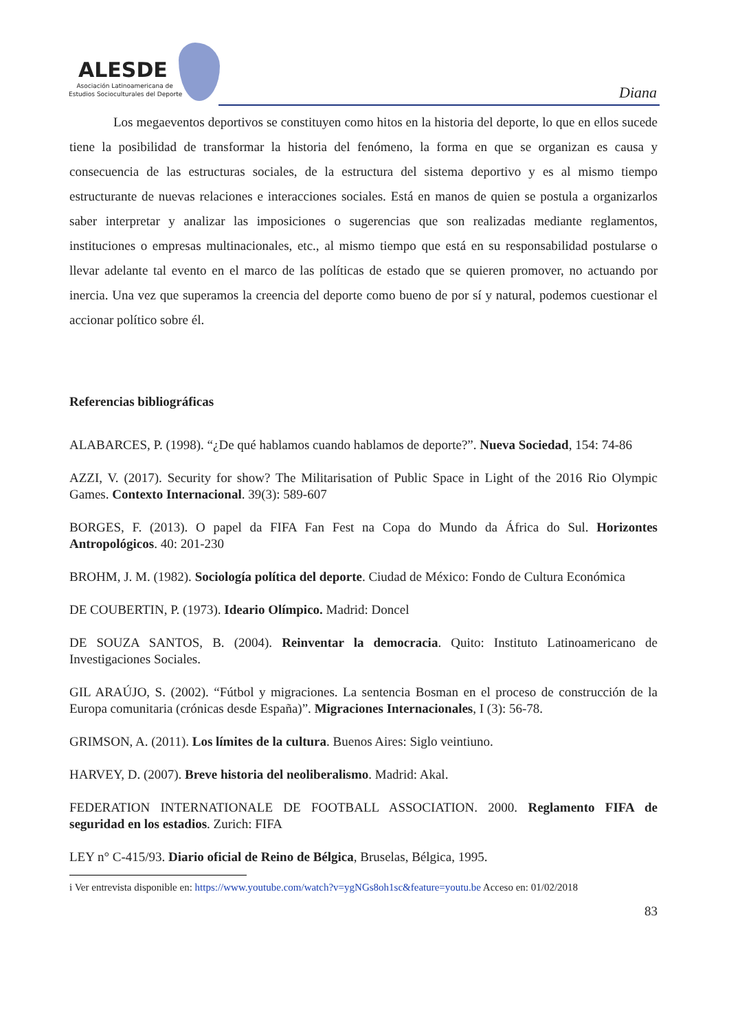ALESDE
Asociación Latinoamericana de
Estudios Socioculturales del Deporte
Diana
Los megaeventos deportivos se constituyen como hitos en la historia del deporte, lo que en ellos sucede tiene la posibilidad de transformar la historia del fenómeno, la forma en que se organizan es causa y consecuencia de las estructuras sociales, de la estructura del sistema deportivo y es al mismo tiempo estructurante de nuevas relaciones e interacciones sociales. Está en manos de quien se postula a organizarlos saber interpretar y analizar las imposiciones o sugerencias que son realizadas mediante reglamentos, instituciones o empresas multinacionales, etc., al mismo tiempo que está en su responsabilidad postularse o llevar adelante tal evento en el marco de las políticas de estado que se quieren promover, no actuando por inercia. Una vez que superamos la creencia del deporte como bueno de por sí y natural, podemos cuestionar el accionar político sobre él.
Referencias bibliográficas
ALABARCES, P. (1998). “¿De qué hablamos cuando hablamos de deporte?”. Nueva Sociedad, 154: 74-86
AZZI, V. (2017). Security for show? The Militarisation of Public Space in Light of the 2016 Rio Olympic Games. Contexto Internacional. 39(3): 589-607
BORGES, F. (2013). O papel da FIFA Fan Fest na Copa do Mundo da África do Sul. Horizontes Antropológicos. 40: 201-230
BROHM, J. M. (1982). Sociología política del deporte. Ciudad de México: Fondo de Cultura Económica
DE COUBERTIN, P. (1973). Ideario Olímpico. Madrid: Doncel
DE SOUZA SANTOS, B. (2004). Reinventar la democracia. Quito: Instituto Latinoamericano de Investigaciones Sociales.
GIL ARAÚJO, S. (2002). “Fútbol y migraciones. La sentencia Bosman en el proceso de construcción de la Europa comunitaria (crónicas desde España)”. Migraciones Internacionales, I (3): 56-78.
GRIMSON, A. (2011). Los límites de la cultura. Buenos Aires: Siglo veintiuno.
HARVEY, D. (2007). Breve historia del neoliberalismo. Madrid: Akal.
FEDERATION INTERNATIONALE DE FOOTBALL ASSOCIATION. 2000. Reglamento FIFA de seguridad en los estadios. Zurich: FIFA
LEY n° C-415/93. Diario oficial de Reino de Bélgica, Bruselas, Bélgica, 1995.
i Ver entrevista disponible en: https://www.youtube.com/watch?v=ygNGs8oh1sc&feature=youtu.be Acceso en: 01/02/2018
83